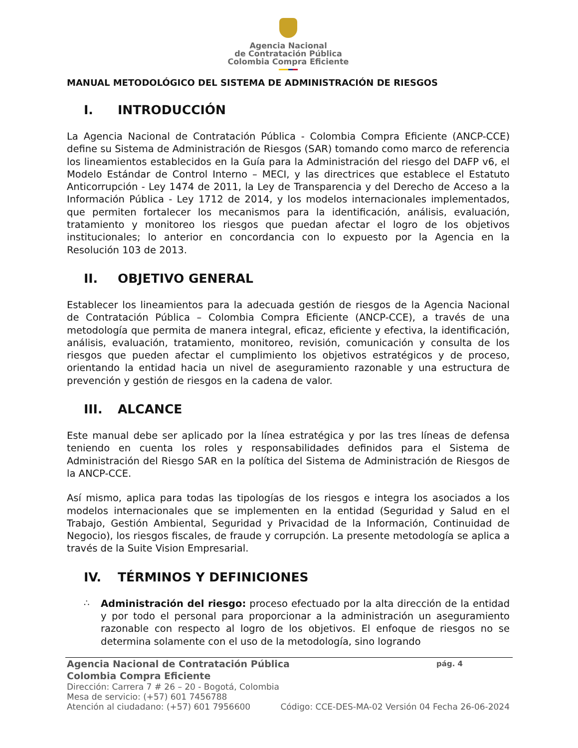Agencia Nacional
de Contratación Pública
Colombia Compra Eficiente
MANUAL METODOLÓGICO DEL SISTEMA DE ADMINISTRACIÓN DE RIESGOS
I. INTRODUCCIÓN
La Agencia Nacional de Contratación Pública - Colombia Compra Eficiente (ANCP-CCE) define su Sistema de Administración de Riesgos (SAR) tomando como marco de referencia los lineamientos establecidos en la Guía para la Administración del riesgo del DAFP v6, el Modelo Estándar de Control Interno – MECI, y las directrices que establece el Estatuto Anticorrupción - Ley 1474 de 2011, la Ley de Transparencia y del Derecho de Acceso a la Información Pública - Ley 1712 de 2014, y los modelos internacionales implementados, que permiten fortalecer los mecanismos para la identificación, análisis, evaluación, tratamiento y monitoreo los riesgos que puedan afectar el logro de los objetivos institucionales; lo anterior en concordancia con lo expuesto por la Agencia en la Resolución 103 de 2013.
II. OBJETIVO GENERAL
Establecer los lineamientos para la adecuada gestión de riesgos de la Agencia Nacional de Contratación Pública – Colombia Compra Eficiente (ANCP-CCE), a través de una metodología que permita de manera integral, eficaz, eficiente y efectiva, la identificación, análisis, evaluación, tratamiento, monitoreo, revisión, comunicación y consulta de los riesgos que pueden afectar el cumplimiento los objetivos estratégicos y de proceso, orientando la entidad hacia un nivel de aseguramiento razonable y una estructura de prevención y gestión de riesgos en la cadena de valor.
III. ALCANCE
Este manual debe ser aplicado por la línea estratégica y por las tres líneas de defensa teniendo en cuenta los roles y responsabilidades definidos para el Sistema de Administración del Riesgo SAR en la política del Sistema de Administración de Riesgos de la ANCP-CCE.
Así mismo, aplica para todas las tipologías de los riesgos e integra los asociados a los modelos internacionales que se implementen en la entidad (Seguridad y Salud en el Trabajo, Gestión Ambiental, Seguridad y Privacidad de la Información, Continuidad de Negocio), los riesgos fiscales, de fraude y corrupción. La presente metodología se aplica a través de la Suite Vision Empresarial.
IV. TÉRMINOS Y DEFINICIONES
∴
Administración del riesgo: proceso efectuado por la alta dirección de la entidad y por todo el personal para proporcionar a la administración un aseguramiento razonable con respecto al logro de los objetivos. El enfoque de riesgos no se determina solamente con el uso de la metodología, sino logrando
Agencia Nacional de Contratación Pública
Colombia Compra Eficiente
pág. 4
Dirección: Carrera 7 # 26 – 20 - Bogotá, Colombia
Mesa de servicio: (+57) 601 7456788
Atención al ciudadano: (+57) 601 7956600 Código: CCE-DES-MA-02 Versión 04 Fecha 26-06-2024